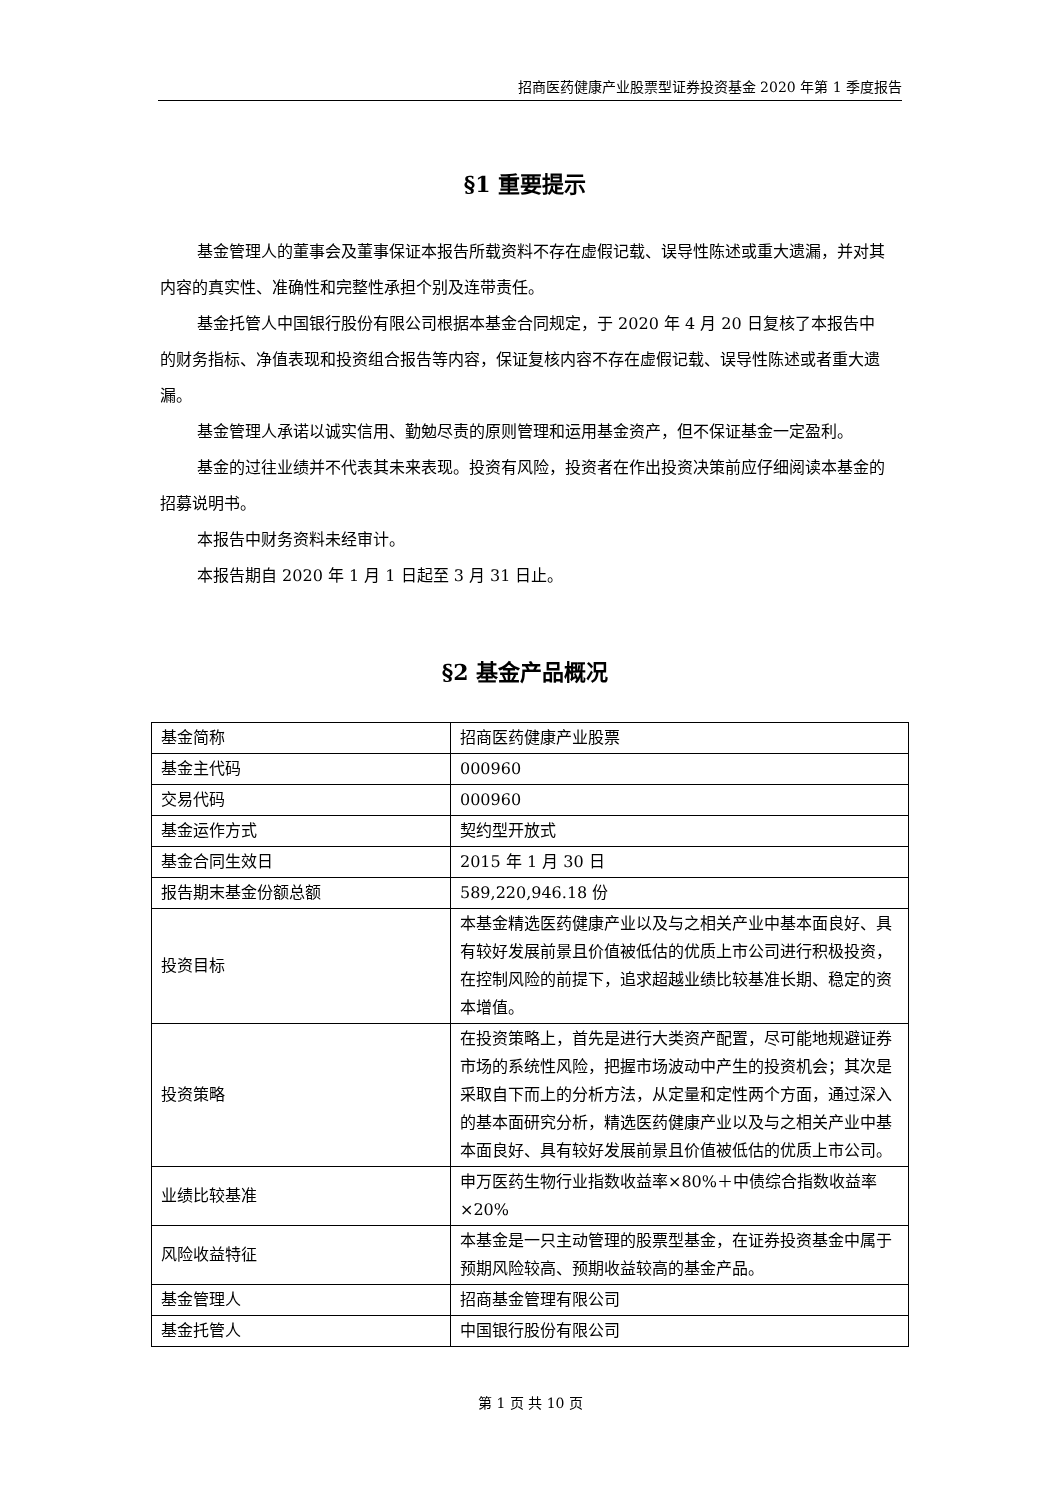招商医药健康产业股票型证券投资基金 2020 年第 1 季度报告
§1 重要提示
基金管理人的董事会及董事保证本报告所载资料不存在虚假记载、误导性陈述或重大遗漏，并对其内容的真实性、准确性和完整性承担个别及连带责任。
基金托管人中国银行股份有限公司根据本基金合同规定，于 2020 年 4 月 20 日复核了本报告中的财务指标、净值表现和投资组合报告等内容，保证复核内容不存在虚假记载、误导性陈述或者重大遗漏。
基金管理人承诺以诚实信用、勤勉尽责的原则管理和运用基金资产，但不保证基金一定盈利。
基金的过往业绩并不代表其未来表现。投资有风险，投资者在作出投资决策前应仔细阅读本基金的招募说明书。
本报告中财务资料未经审计。
本报告期自 2020 年 1 月 1 日起至 3 月 31 日止。
§2 基金产品概况
| 基金简称 | 招商医药健康产业股票 |
| 基金主代码 | 000960 |
| 交易代码 | 000960 |
| 基金运作方式 | 契约型开放式 |
| 基金合同生效日 | 2015 年 1 月 30 日 |
| 报告期末基金份额总额 | 589,220,946.18 份 |
| 投资目标 | 本基金精选医药健康产业以及与之相关产业中基本面良好、具有较好发展前景且价值被低估的优质上市公司进行积极投资，在控制风险的前提下，追求超越业绩比较基准长期、稳定的资本增值。 |
| 投资策略 | 在投资策略上，首先是进行大类资产配置，尽可能地规避证券市场的系统性风险，把握市场波动中产生的投资机会；其次是采取自下而上的分析方法，从定量和定性两个方面，通过深入的基本面研究分析，精选医药健康产业以及与之相关产业中基本面良好、具有较好发展前景且价值被低估的优质上市公司。 |
| 业绩比较基准 | 申万医药生物行业指数收益率×80%＋中债综合指数收益率×20% |
| 风险收益特征 | 本基金是一只主动管理的股票型基金，在证券投资基金中属于预期风险较高、预期收益较高的基金产品。 |
| 基金管理人 | 招商基金管理有限公司 |
| 基金托管人 | 中国银行股份有限公司 |
第 1 页 共 10 页